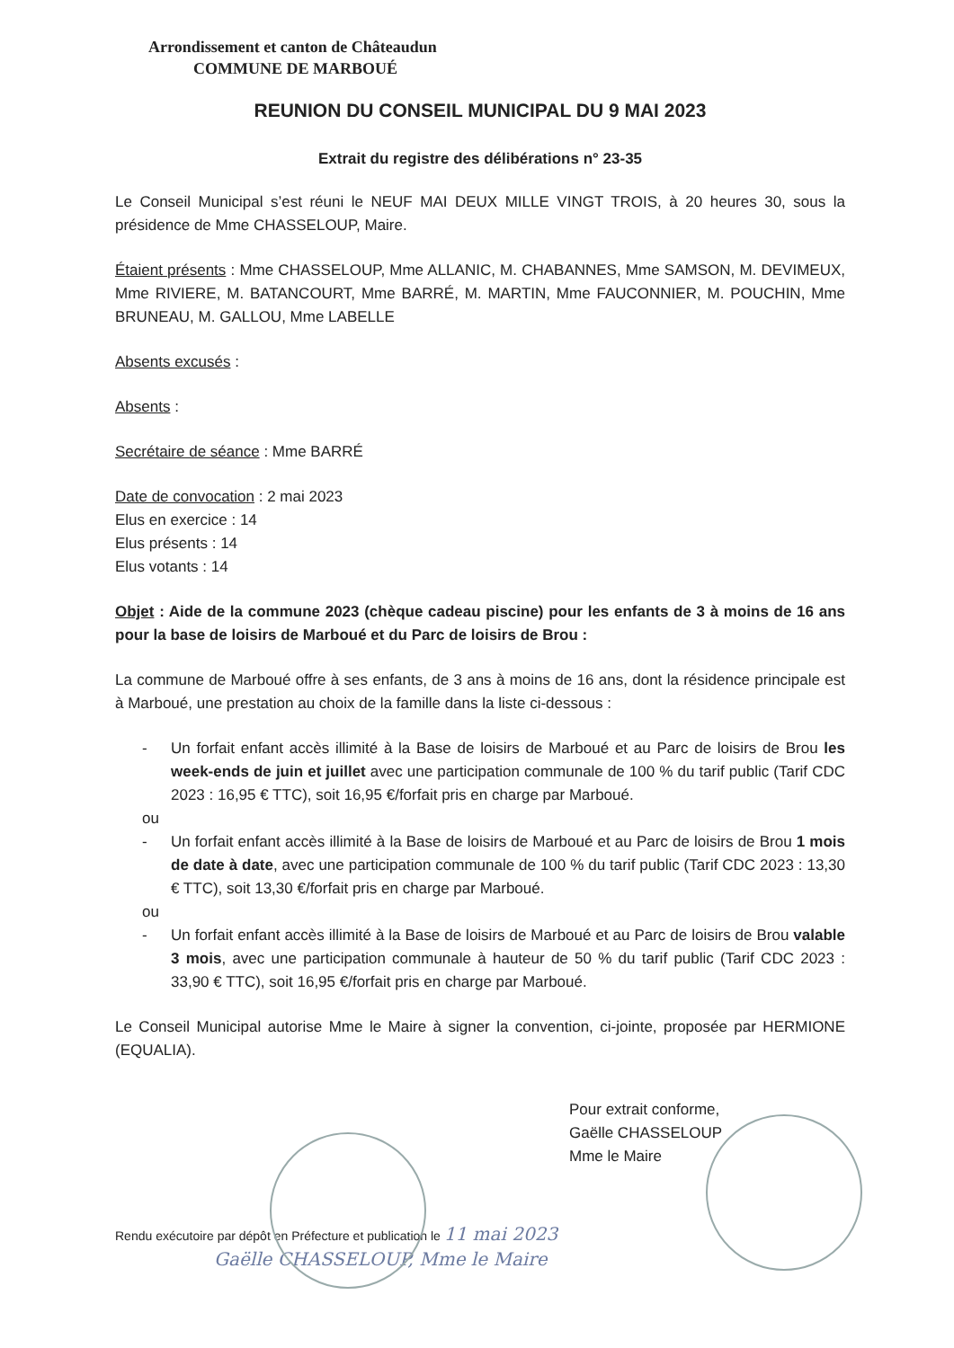Arrondissement et canton de Châteaudun
COMMUNE DE MARBOUÉ
REUNION DU CONSEIL MUNICIPAL DU 9 MAI 2023
Extrait du registre des délibérations n° 23-35
Le Conseil Municipal s’est réuni le NEUF MAI DEUX MILLE VINGT TROIS, à 20 heures 30, sous la présidence de Mme CHASSELOUP, Maire.
Étaient présents : Mme CHASSELOUP, Mme ALLANIC, M. CHABANNES, Mme SAMSON, M. DEVIMEUX, Mme RIVIERE, M. BATANCOURT, Mme BARRÉ, M. MARTIN, Mme FAUCONNIER, M. POUCHIN, Mme BRUNEAU, M. GALLOU, Mme LABELLE
Absents excusés :
Absents :
Secrétaire de séance : Mme BARRÉ
Date de convocation : 2 mai 2023
Elus en exercice : 14
Elus présents : 14
Elus votants : 14
Objet : Aide de la commune 2023 (chèque cadeau piscine) pour les enfants de 3 à moins de 16 ans pour la base de loisirs de Marboué et du Parc de loisirs de Brou :
La commune de Marboué offre à ses enfants, de 3 ans à moins de 16 ans, dont la résidence principale est à Marboué, une prestation au choix de la famille dans la liste ci-dessous :
- Un forfait enfant accès illimité à la Base de loisirs de Marboué et au Parc de loisirs de Brou les week-ends de juin et juillet avec une participation communale de 100 % du tarif public (Tarif CDC 2023 : 16,95 € TTC), soit 16,95 €/forfait pris en charge par Marboué.
ou
- Un forfait enfant accès illimité à la Base de loisirs de Marboué et au Parc de loisirs de Brou 1 mois de date à date, avec une participation communale de 100 % du tarif public (Tarif CDC 2023 : 13,30 € TTC), soit 13,30 €/forfait pris en charge par Marboué.
ou
- Un forfait enfant accès illimité à la Base de loisirs de Marboué et au Parc de loisirs de Brou valable 3 mois, avec une participation communale à hauteur de 50 % du tarif public (Tarif CDC 2023 : 33,90 € TTC), soit 16,95 €/forfait pris en charge par Marboué.
Le Conseil Municipal autorise Mme le Maire à signer la convention, ci-jointe, proposée par HERMIONE (EQUALIA).
Pour extrait conforme,
Gaëlle CHASSELOUP
Mme le Maire
Rendu exécutoire par dépôt en Préfecture et publication le 11 mai 2023
Gaëlle CHASSELOUP, Mme le Maire